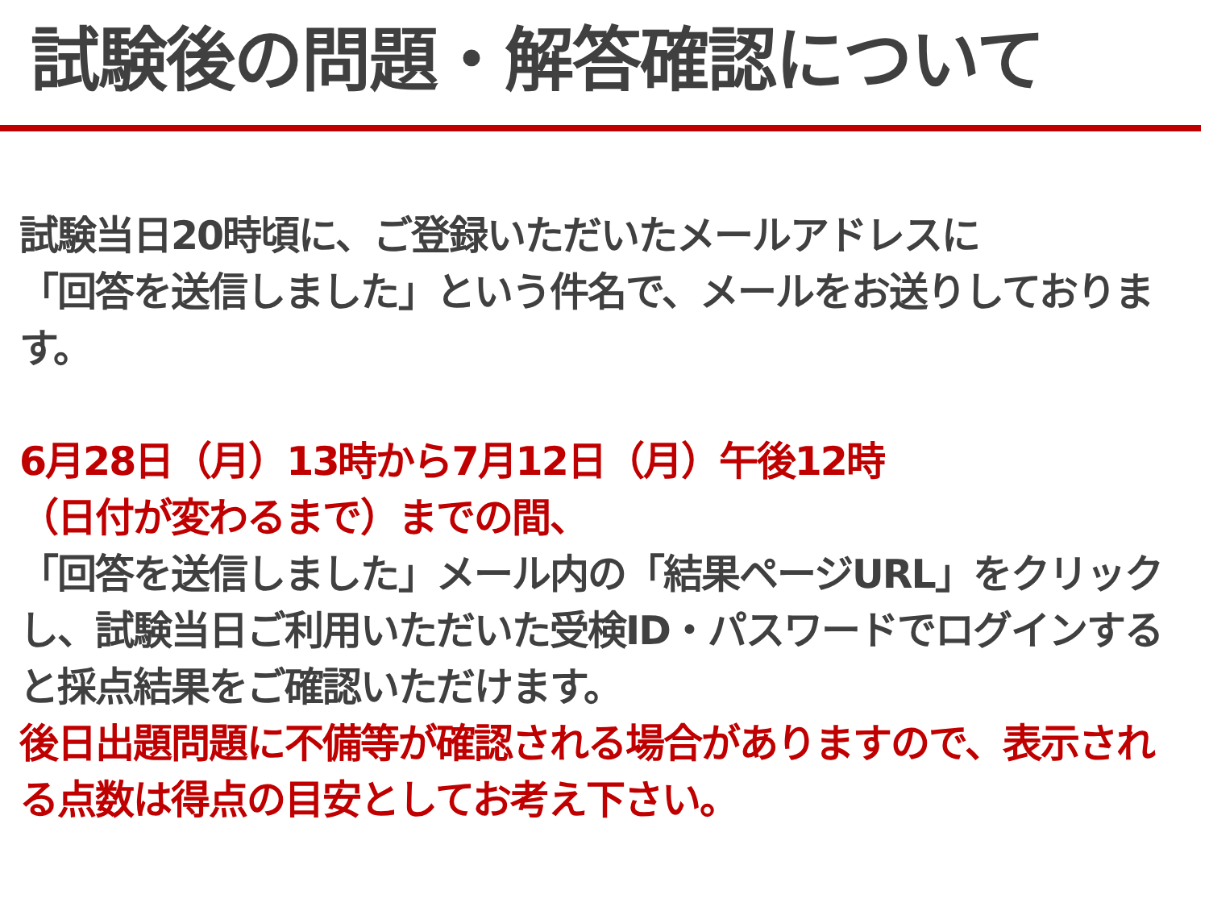試験後の問題・解答確認について
試験当日20時頃に、ご登録いただいたメールアドレスに
「回答を送信しました」という件名で、メールをお送りしております。
6月28日（月）13時から7月12日（月）午後12時
（日付が変わるまで）までの間、
「回答を送信しました」メール内の「結果ページURL」をクリックし、試験当日ご利用いただいた受検ID・パスワードでログインすると採点結果をご確認いただけます。
後日出題問題に不備等が確認される場合がありますので、表示される点数は得点の目安としてお考え下さい。